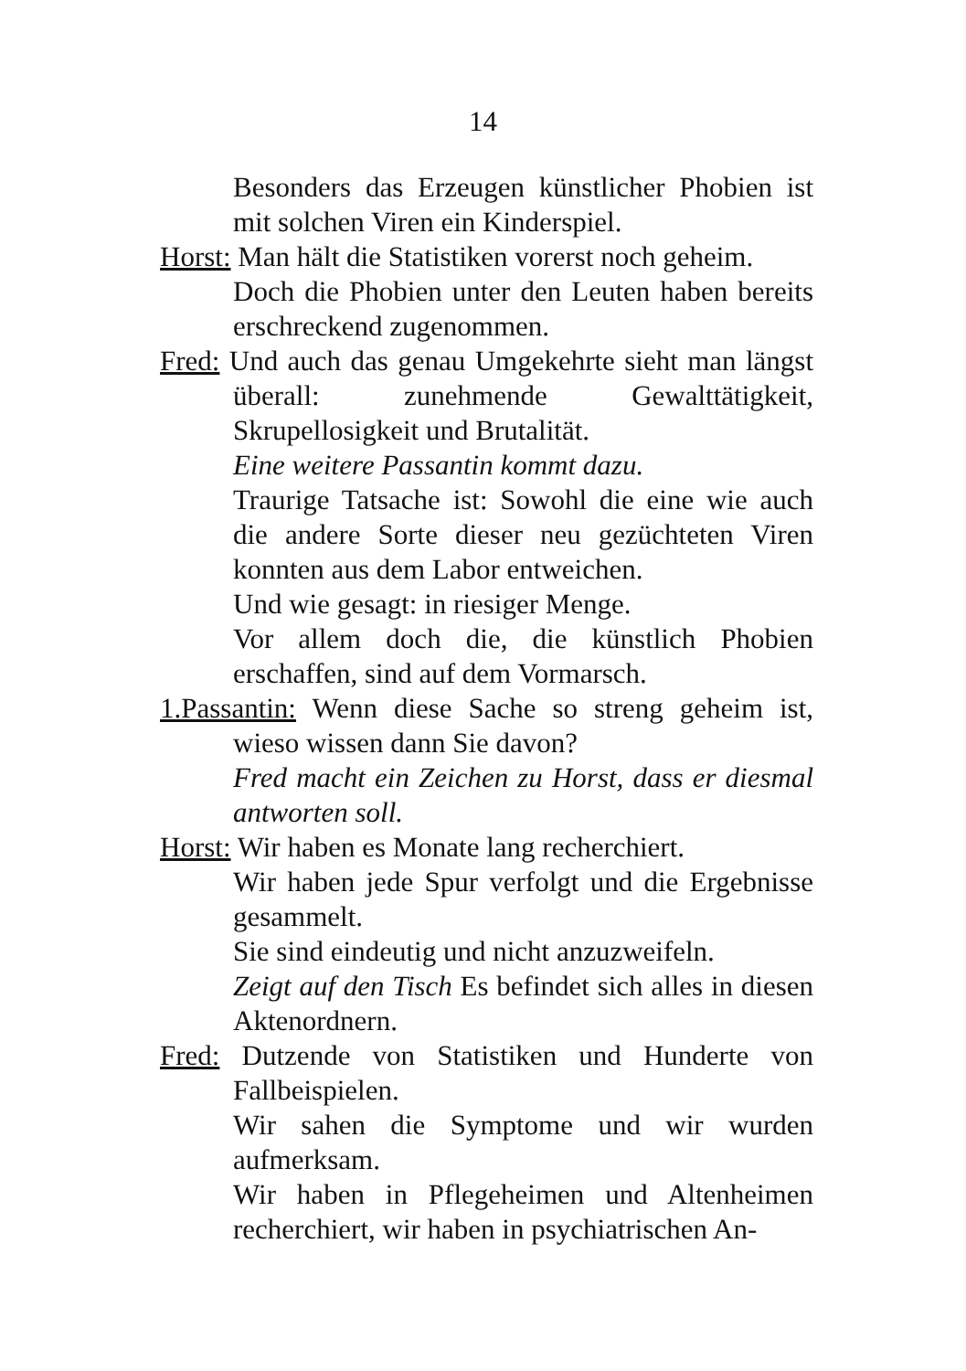14
Besonders das Erzeugen künstlicher Phobien ist mit solchen Viren ein Kinderspiel.
Horst: Man hält die Statistiken vorerst noch geheim.
Doch die Phobien unter den Leuten haben bereits erschreckend zugenommen.
Fred: Und auch das genau Umgekehrte sieht man längst überall: zunehmende Gewalttätigkeit, Skrupellosigkeit und Brutalität.
Eine weitere Passantin kommt dazu.
Traurige Tatsache ist: Sowohl die eine wie auch die andere Sorte dieser neu gezüchteten Viren konnten aus dem Labor entweichen.
Und wie gesagt: in riesiger Menge.
Vor allem doch die, die künstlich Phobien erschaffen, sind auf dem Vormarsch.
1.Passantin: Wenn diese Sache so streng geheim ist, wieso wissen dann Sie davon?
Fred macht ein Zeichen zu Horst, dass er diesmal antworten soll.
Horst: Wir haben es Monate lang recherchiert.
Wir haben jede Spur verfolgt und die Ergebnisse gesammelt.
Sie sind eindeutig und nicht anzuzweifeln.
Zeigt auf den Tisch Es befindet sich alles in diesen Aktenordnern.
Fred: Dutzende von Statistiken und Hunderte von Fallbeispielen.
Wir sahen die Symptome und wir wurden aufmerksam.
Wir haben in Pflegeheimen und Altenheimen recherchiert, wir haben in psychiatrischen An-